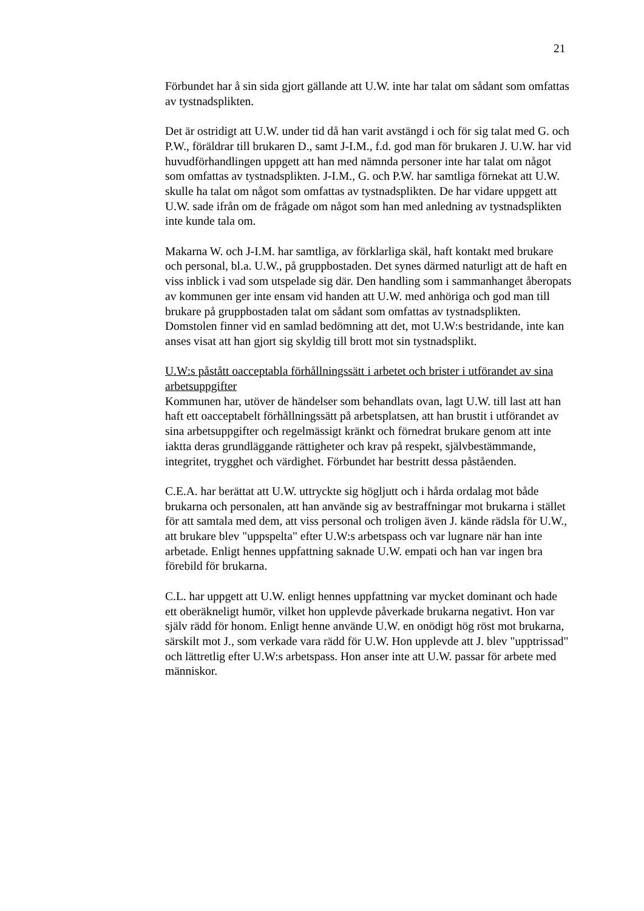21
Förbundet har å sin sida gjort gällande att U.W. inte har talat om sådant som omfattas av tystnadsplikten.
Det är ostridigt att U.W. under tid då han varit avstängd i och för sig talat med G. och P.W., föräldrar till brukaren D., samt J-I.M., f.d. god man för brukaren J. U.W. har vid huvudförhandlingen uppgett att han med nämnda personer inte har talat om något som omfattas av tystnadsplikten. J-I.M., G. och P.W. har samtliga förnekat att U.W. skulle ha talat om något som omfattas av tystnadsplikten. De har vidare uppgett att U.W. sade ifrån om de frågade om något som han med anledning av tystnadsplikten inte kunde tala om.
Makarna W. och J-I.M. har samtliga, av förklarliga skäl, haft kontakt med brukare och personal, bl.a. U.W., på gruppbostaden. Det synes därmed naturligt att de haft en viss inblick i vad som utspelade sig där. Den handling som i sammanhanget åberopats av kommunen ger inte ensam vid handen att U.W. med anhöriga och god man till brukare på gruppbostaden talat om sådant som omfattas av tystnadsplikten. Domstolen finner vid en samlad bedömning att det, mot U.W:s bestridande, inte kan anses visat att han gjort sig skyldig till brott mot sin tystnadsplikt.
U.W:s påstått oacceptabla förhållningssätt i arbetet och brister i utförandet av sina arbetsuppgifter
Kommunen har, utöver de händelser som behandlats ovan, lagt U.W. till last att han haft ett oacceptabelt förhållningssätt på arbetsplatsen, att han brustit i utförandet av sina arbetsuppgifter och regelmässigt kränkt och förnedrat brukare genom att inte iaktta deras grundläggande rättigheter och krav på respekt, självbestämmande, integritet, trygghet och värdighet. Förbundet har bestritt dessa påståenden.
C.E.A. har berättat att U.W. uttryckte sig högljutt och i hårda ordalag mot både brukarna och personalen, att han använde sig av bestraffningar mot brukarna i stället för att samtala med dem, att viss personal och troligen även J. kände rädsla för U.W., att brukare blev "uppspelta" efter U.W:s arbetspass och var lugnare när han inte arbetade. Enligt hennes uppfattning saknade U.W. empati och han var ingen bra förebild för brukarna.
C.L. har uppgett att U.W. enligt hennes uppfattning var mycket dominant och hade ett oberäkneligt humör, vilket hon upplevde påverkade brukarna negativt. Hon var själv rädd för honom. Enligt henne använde U.W. en onödigt hög röst mot brukarna, särskilt mot J., som verkade vara rädd för U.W. Hon upplevde att J. blev "upptrissad" och lättretlig efter U.W:s arbetspass. Hon anser inte att U.W. passar för arbete med människor.